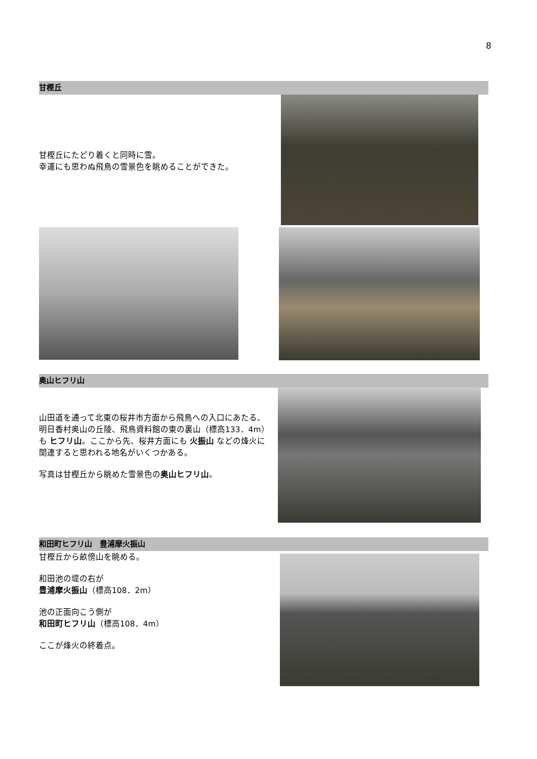8
甘樫丘
甘樫丘にたどり着くと同時に雪。
幸運にも思わぬ飛鳥の雪景色を眺めることができた。
奥山ヒフリ山
山田道を通って北東の桜井市方面から飛鳥への入口にあたる、明日香村奥山の丘陵、飛鳥資料館の東の裏山（標高133．4m）も ヒフリ山。ここから先、桜井方面にも 火振山 などの烽火に関連すると思われる地名がいくつかある。
写真は甘樫丘から眺めた雪景色の奥山ヒフリ山。
和田町ヒフリ山　豊浦摩火振山
甘樫丘から畝傍山を眺める。
和田池の堤の右が
豊浦摩火振山（標高108．2m）
池の正面向こう側が
和田町ヒフリ山（標高108．4m）
ここが烽火の終着点。